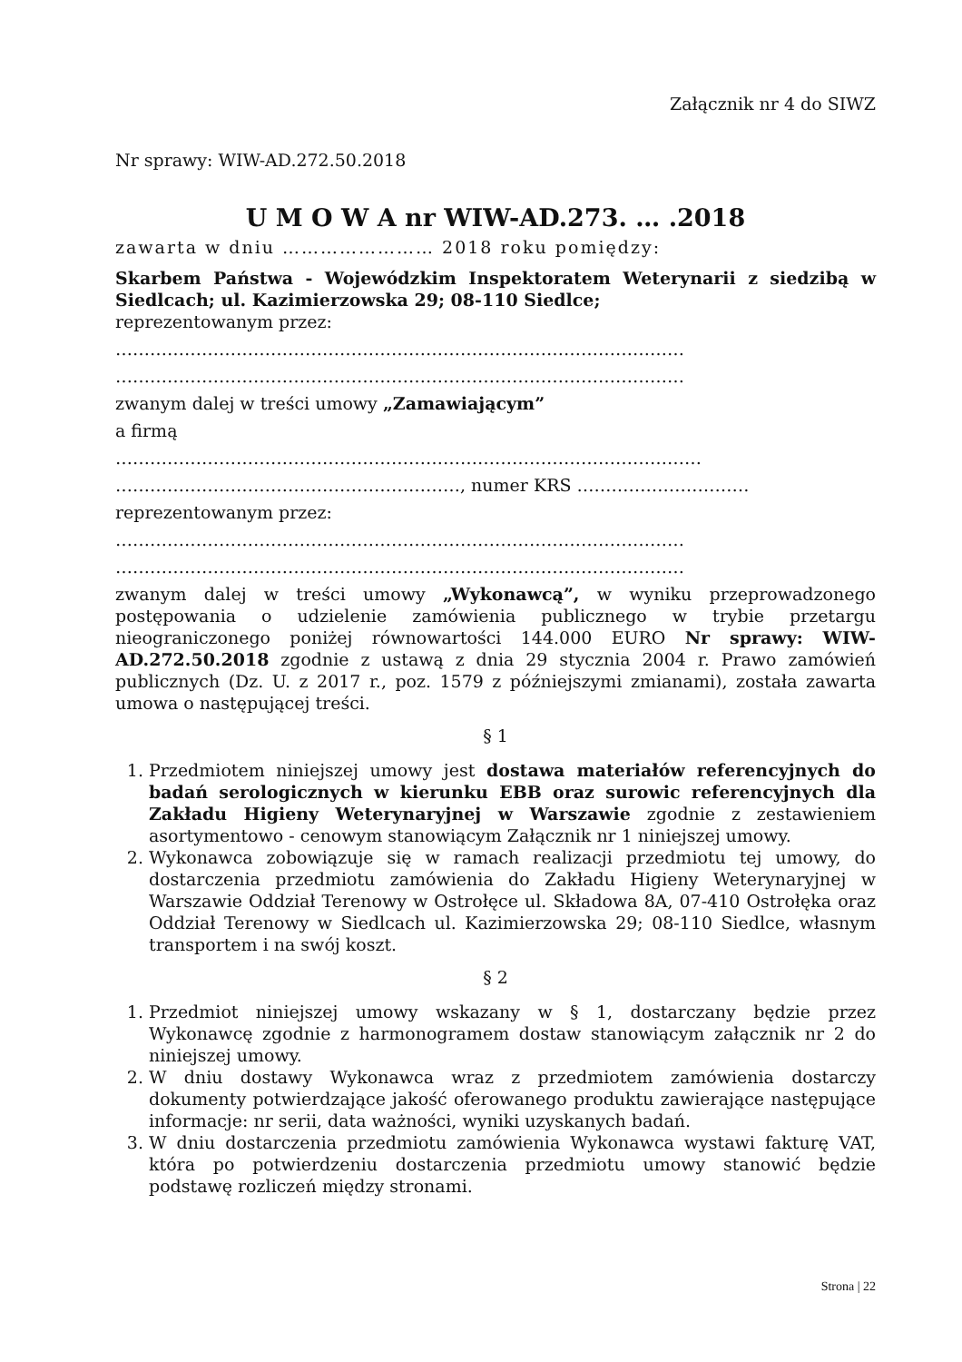Załącznik nr 4 do SIWZ
Nr sprawy: WIW-AD.272.50.2018
U M O W A nr WIW-AD.273. … .2018
zawarta w dniu …………………… 2018 roku pomiędzy:
Skarbem Państwa - Wojewódzkim Inspektoratem Weterynarii z siedzibą w Siedlcach; ul. Kazimierzowska 29; 08-110 Siedlce;
reprezentowanym przez:
………………………………………………………………………………………
………………………………………………………………………………………
zwanym dalej w treści umowy „Zamawiającym”
a firmą
…………………………………………………………………………………………
……………………………………………………, numer KRS …………………………
reprezentowanym przez:
………………………………………………………………………………………
………………………………………………………………………………………
zwanym dalej w treści umowy „Wykonawcą”, w wyniku przeprowadzonego postępowania o udzielenie zamówienia publicznego w trybie przetargu nieograniczonego poniżej równowartości 144.000 EURO Nr sprawy: WIW-AD.272.50.2018 zgodnie z ustawą z dnia 29 stycznia 2004 r. Prawo zamówień publicznych (Dz. U. z 2017 r., poz. 1579 z późniejszymi zmianami), została zawarta umowa o następującej treści.
§ 1
1. Przedmiotem niniejszej umowy jest dostawa materiałów referencyjnych do badań serologicznych w kierunku EBB oraz surowic referencyjnych dla Zakładu Higieny Weterynaryjnej w Warszawie zgodnie z zestawieniem asortymentowo - cenowym stanowiącym Załącznik nr 1 niniejszej umowy.
2. Wykonawca zobowiązuje się w ramach realizacji przedmiotu tej umowy, do dostarczenia przedmiotu zamówienia do Zakładu Higieny Weterynaryjnej w Warszawie Oddział Terenowy w Ostrołęce ul. Składowa 8A, 07-410 Ostrołęka oraz Oddział Terenowy w Siedlcach ul. Kazimierzowska 29; 08-110 Siedlce, własnym transportem i na swój koszt.
§ 2
1. Przedmiot niniejszej umowy wskazany w § 1, dostarczany będzie przez Wykonawcę zgodnie z harmonogramem dostaw stanowiącym załącznik nr 2 do niniejszej umowy.
2. W dniu dostawy Wykonawca wraz z przedmiotem zamówienia dostarczy dokumenty potwierdzające jakość oferowanego produktu zawierające następujące informacje: nr serii, data ważności, wyniki uzyskanych badań.
3. W dniu dostarczenia przedmiotu zamówienia Wykonawca wystawi fakturę VAT, która po potwierdzeniu dostarczenia przedmiotu umowy stanowić będzie podstawę rozliczeń między stronami.
Strona | 22